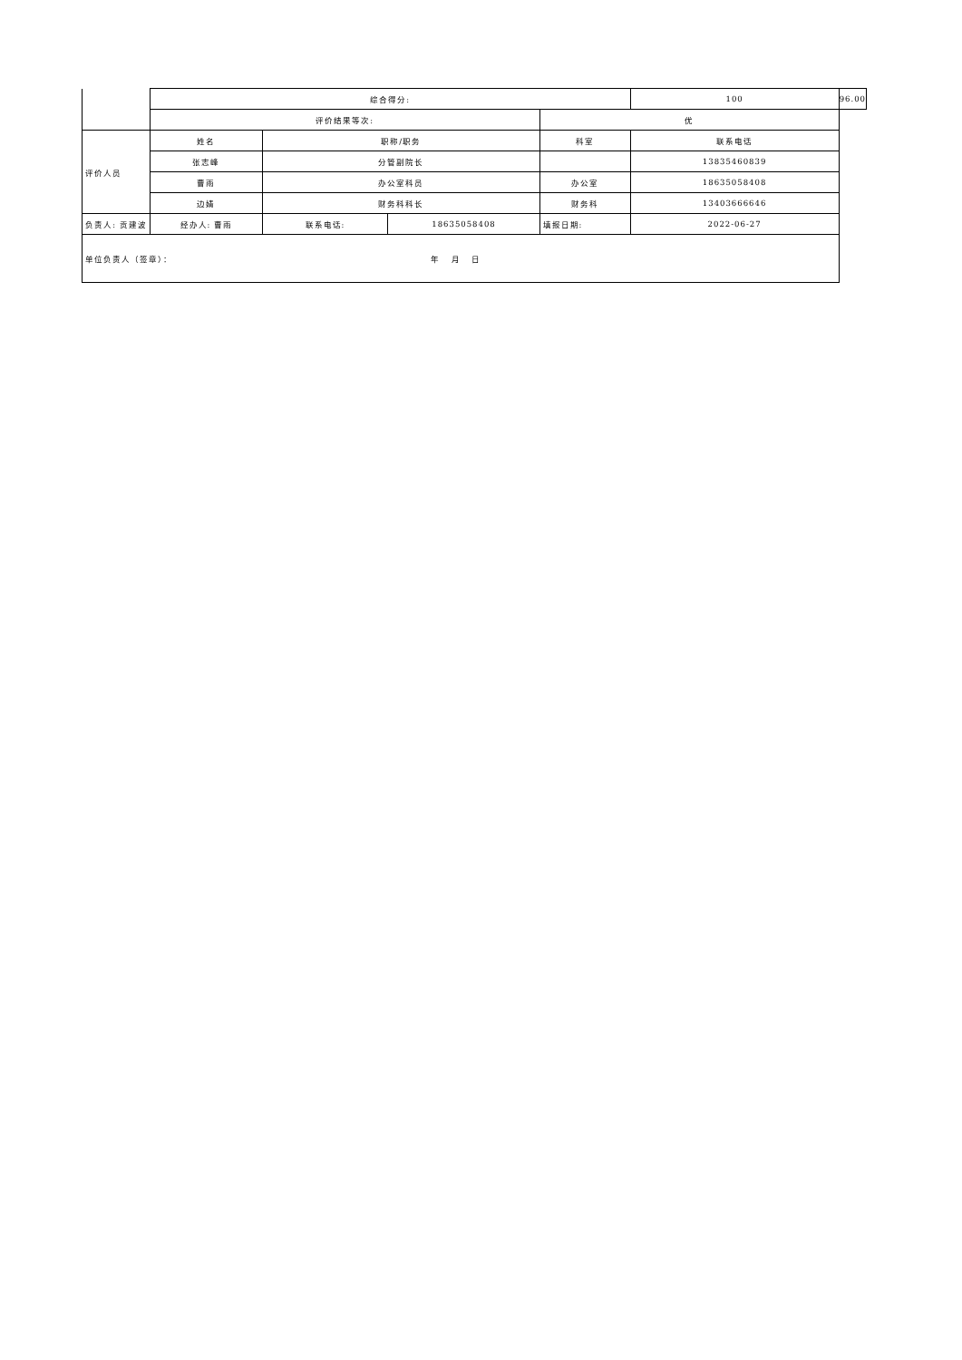| | 综合得分: | | | | | 100 | 96.00 |
| | 评价结果等次: | | | 优 | | | |
| 评价人员 | 姓名 | 职称/职务 | | 科室 | 联系电话 | | |
| | 张志峰 | 分管副院长 | | | 13835460839 | | |
| | 曹雨 | 办公室科员 | | 办公室 | 18635058408 | | |
| | 边婧 | 财务科科长 | | 财务科 | 13403666646 | | |
| 负责人: 贡建波 | 经办人: 曹雨 | 联系电话: | 18635058408 | 填报日期: | 2022-06-27 | | |
| 单位负责人（签章）： 年 月 日 | | | | | | | |